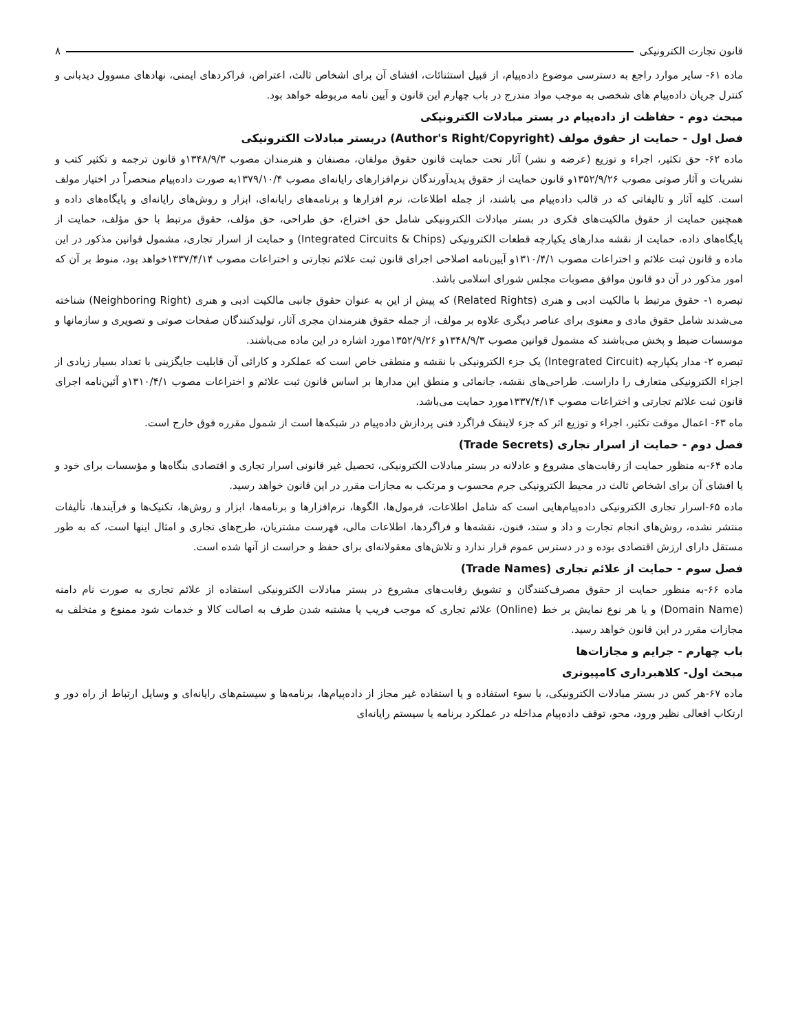قانون تجارت الکترونیکی ۸
ماده ۶۱- سایر موارد راجع به دسترسی موضوع داده‌پیام، از قبیل استثنائات، افشای آن برای اشخاص ثالث، اعتراض، فراکردهای ایمنی، نهادهای مسوول دیدبانی و کنترل جریان داده‌پیام های شخصی به موجب مواد مندرج در باب چهارم این قانون و آیین نامه مربوطه خواهد بود.
مبحث دوم - حفاظت از داده‌پیام در بستر مبادلات الکترونیکی
فصل اول - حمایت از حقوق مولف (Author's Right/Copyright) دربستر مبادلات الکترونیکی
ماده ۶۲- حق تکثیر، اجراء و توزیع (عرضه و نشر) آثار تحت حمایت قانون حقوق مولفان، مصنفان و هنرمندان مصوب ۱۳۴۸/۹/۳و قانون ترجمه و تکثیر کتب و نشریات و آثار صوتی مصوب ۱۳۵۲/۹/۲۶و قانون حمایت از حقوق پدیدآورندگان نرم‌افزارهای رایانه‌ای مصوب ۱۳۷۹/۱۰/۴به صورت داده‌پیام منحصراً در اختیار مولف است. کلیه آثار و تالیفاتی که در قالب داده‌پیام می باشند، از جمله اطلاعات، نرم افزارها و برنامه‌های رایانه‌ای، ابزار و روش‌های رایانه‌ای و پایگاه‌های داده و همچنین حمایت از حقوق مالکیت‌های فکری در بستر مبادلات الکترونیکی شامل حق اختراع، حق طراحی، حق مؤلف، حقوق مرتبط با حق مؤلف، حمایت از پایگاه‌های داده، حمایت از نقشه مدارهای یکپارچه قطعات الکترونیکی (Integrated Circuits & Chips) و حمایت از اسرار تجاری، مشمول قوانین مذکور در این ماده و قانون ثبت علائم و اختراعات مصوب ۱۳۱۰/۴/۱و آیین‌نامه اصلاحی اجرای قانون ثبت علائم تجارتی و اختراعات مصوب ۱۳۳۷/۴/۱۴خواهد بود، منوط بر آن که امور مذکور در آن دو قانون موافق مصوبات مجلس شورای اسلامی باشد.
تبصره ۱- حقوق مرتبط با مالکیت ادبی و هنری (Related Rights) که پیش از این به عنوان حقوق جانبی مالکیت ادبی و هنری (Neighboring Right) شناخته می‌شدند شامل حقوق مادی و معنوی برای عناصر دیگری علاوه بر مولف، از جمله حقوق هنرمندان مجری آثار، تولیدکنندگان صفحات صوتی و تصویری و سازمانها و موسسات ضبط و پخش می‌باشند که مشمول قوانین مصوب ۱۳۴۸/۹/۳و ۱۳۵۲/۹/۲۶مورد اشاره در این ماده می‌باشند.
تبصره ۲- مدار یکپارچه (Integrated Circuit) یک جزء الکترونیکی با نقشه و منطقی خاص است که عملکرد و کارائی آن قابلیت جایگزینی با تعداد بسیار زیادی از اجزاء الکترونیکی متعارف را داراست. طراحی‌های نقشه، جانمائی و منطق این مدارها بر اساس قانون ثبت علائم و اختراعات مصوب ۱۳۱۰/۴/۱و آئین‌نامه اجرای قانون ثبت علائم تجارتی و اختراعات مصوب ۱۳۳۷/۴/۱۴مورد حمایت می‌باشد.
ماه ۶۳- اعمال موقت تکثیر، اجراء و توزیع اثر که جزء لاینفک فراگرد فنی پردازش داده‌پیام در شبکه‌ها است از شمول مقرره فوق خارج است.
فصل دوم - حمایت از اسرار تجاری (Trade Secrets)
ماده ۶۴-به منظور حمایت از رقابت‌های مشروع و عادلانه در بستر مبادلات الکترونیکی، تحصیل غیر قانونی اسرار تجاری و اقتصادی بنگاه‌ها و مؤسسات برای خود و یا افشای آن برای اشخاص ثالث در محیط الکترونیکی جرم محسوب و مرتکب به مجازات مقرر در این قانون خواهد رسید.
ماده ۶۵-اسرار تجاری الکترونیکی داده‌پیام‌هایی است که شامل اطلاعات، فرمول‌ها، الگوها، نرم‌افزارها و برنامه‌ها، ابزار و روش‌ها، تکنیک‌ها و فرآیندها، تألیفات منتشر نشده، روش‌های انجام تجارت و داد و ستد، فنون، نقشه‌ها و فراگردها، اطلاعات مالی، فهرست مشتریان، طرح‌های تجاری و امثال اینها است، که به طور مستقل دارای ارزش اقتصادی بوده و در دسترس عموم قرار ندارد و تلاش‌های معقولانه‌ای برای حفظ و حراست از آنها شده است.
فصل سوم - حمایت از علائم تجاری (Trade Names)
ماده ۶۶-به منظور حمایت از حقوق مصرف‌کنندگان و تشویق رقابت‌های مشروع در بستر مبادلات الکترونیکی استفاده از علائم تجاری به صورت نام دامنه (Domain Name) و یا هر نوع نمایش بر خط (Online) علائم تجاری که موجب فریب یا مشتبه شدن طرف به اصالت کالا و خدمات شود ممنوع و متخلف به مجازات مقرر در این قانون خواهد رسید.
باب چهارم - جرایم و مجازات‌ها
مبحث اول- کلاهبرداری کامپیوتری
ماده ۶۷-هر کس در بستر مبادلات الکترونیکی، با سوء استفاده و یا استفاده غیر مجاز از داده‌پیام‌ها، برنامه‌ها و سیستم‌های رایانه‌ای و وسایل ارتباط از راه دور و ارتکاب افعالی نظیر ورود، محو، توقف داده‌پیام مداخله در عملکرد برنامه یا سیستم رایانه‌ای